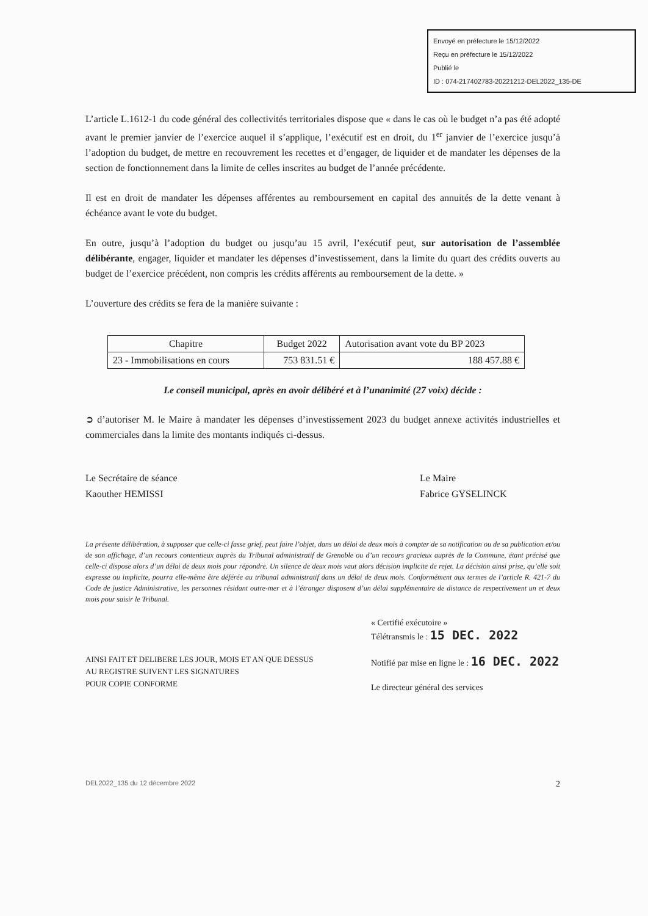Envoyé en préfecture le 15/12/2022
Reçu en préfecture le 15/12/2022
Publié le
ID : 074-217402783-20221212-DEL2022_135-DE
L’article L.1612-1 du code général des collectivités territoriales dispose que « dans le cas où le budget n’a pas été adopté avant le premier janvier de l’exercice auquel il s’applique, l’exécutif est en droit, du 1<sup>er</sup> janvier de l’exercice jusqu’à l’adoption du budget, de mettre en recouvrement les recettes et d’engager, de liquider et de mandater les dépenses de la section de fonctionnement dans la limite de celles inscrites au budget de l’année précédente.
Il est en droit de mandater les dépenses afférentes au remboursement en capital des annuités de la dette venant à échéance avant le vote du budget.
En outre, jusqu’à l’adoption du budget ou jusqu’au 15 avril, l’exécutif peut, sur autorisation de l’assemblée délibérante, engager, liquider et mandater les dépenses d’investissement, dans la limite du quart des crédits ouverts au budget de l’exercice précédent, non compris les crédits afférents au remboursement de la dette. »
L’ouverture des crédits se fera de la manière suivante :
| Chapitre | Budget 2022 | Autorisation avant vote du BP 2023 |
| --- | --- | --- |
| 23 - Immobilisations en cours | 753 831.51 € | 188 457.88 € |
Le conseil municipal, après en avoir délibéré et à l’unanimité (27 voix) décide :
➲ d’autoriser M. le Maire à mandater les dépenses d’investissement 2023 du budget annexe activités industrielles et commerciales dans la limite des montants indiqués ci-dessus.
Le Secrétaire de séance
Kaouther HEMISSI
Le Maire
Fabrice GYSELINCK
La présente délibération, à supposer que celle-ci fasse grief, peut faire l’objet, dans un délai de deux mois à compter de sa notification ou de sa publication et/ou de son affichage, d’un recours contentieux auprès du Tribunal administratif de Grenoble ou d’un recours gracieux auprès de la Commune, étant précisé que celle-ci dispose alors d’un délai de deux mois pour répondre. Un silence de deux mois vaut alors décision implicite de rejet. La décision ainsi prise, qu’elle soit expresse ou implicite, pourra elle-même être déférée au tribunal administratif dans un délai de deux mois. Conformément aux termes de l’article R. 421-7 du Code de justice Administrative, les personnes résidant outre-mer et à l’étranger disposent d’un délai supplémentaire de distance de respectivement un et deux mois pour saisir le Tribunal.
AINSI FAIT ET DELIBERE LES JOUR, MOIS ET AN QUE DESSUS
AU REGISTRE SUIVENT LES SIGNATURES
POUR COPIE CONFORME
« Certifié exécutoire »
Télétransmis le : 15 DEC. 2022
Notifié par mise en ligne le : 16 DEC. 2022
Le directeur général des services
DEL2022_135 du 12 décembre 2022 2